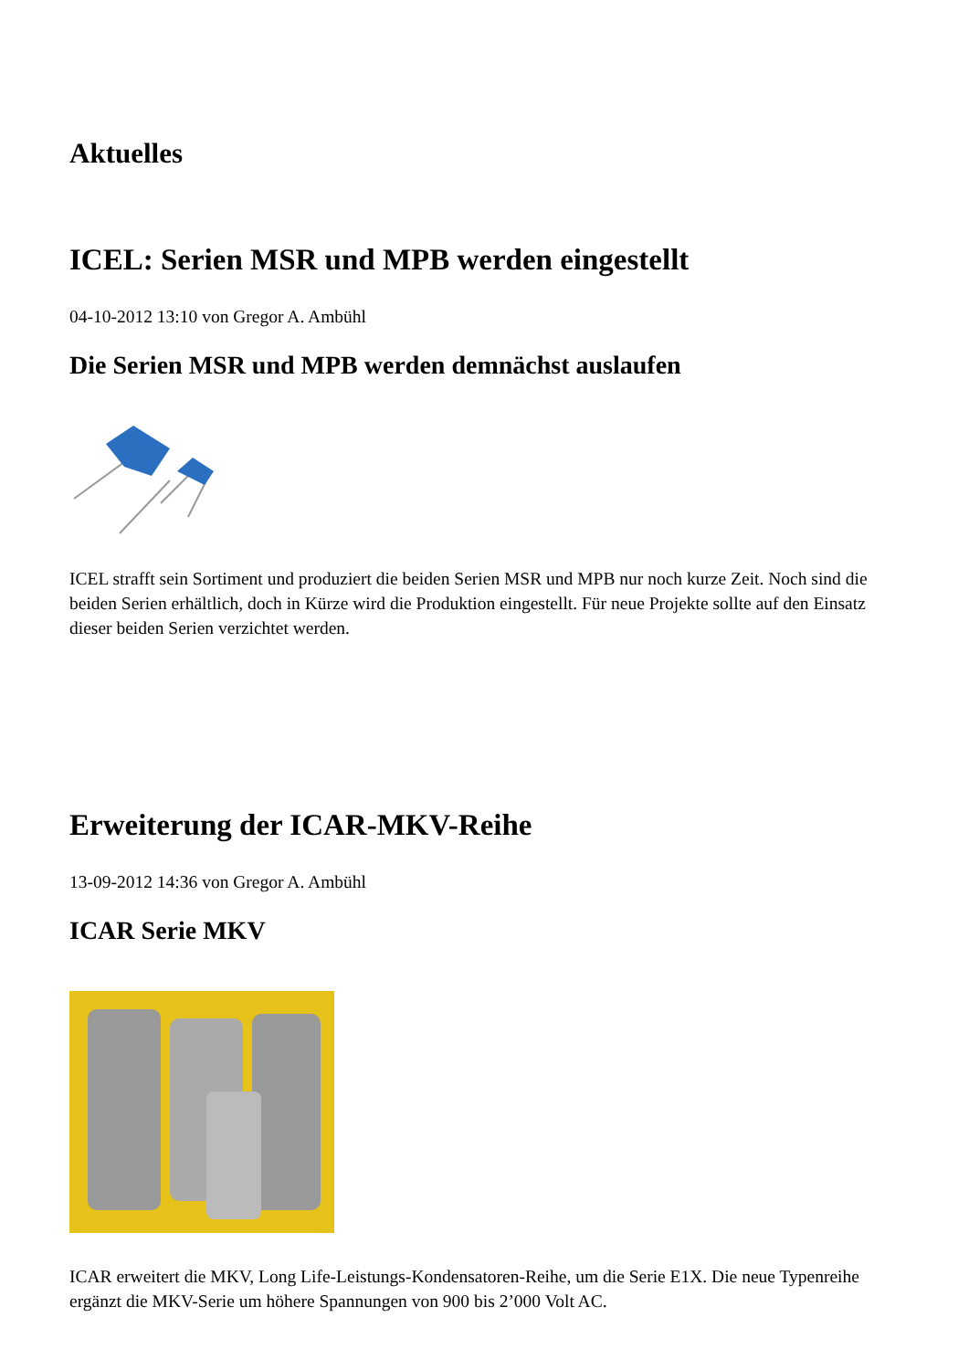Aktuelles
ICEL: Serien MSR und MPB werden eingestellt
04-10-2012 13:10 von Gregor A. Ambühl
Die Serien MSR und MPB werden demnächst auslaufen
ICEL strafft sein Sortiment und produziert die beiden Serien MSR und MPB nur noch kurze Zeit. Noch sind die beiden Serien erhältlich, doch in Kürze wird die Produktion eingestellt. Für neue Projekte sollte auf den Einsatz dieser beiden Serien verzichtet werden.
Erweiterung der ICAR-MKV-Reihe
13-09-2012 14:36 von Gregor A. Ambühl
ICAR Serie MKV
ICAR erweitert die MKV, Long Life-Leistungs-Kondensatoren-Reihe, um die Serie E1X. Die neue Typenreihe ergänzt die MKV-Serie um höhere Spannungen von 900 bis 2’000 Volt AC.